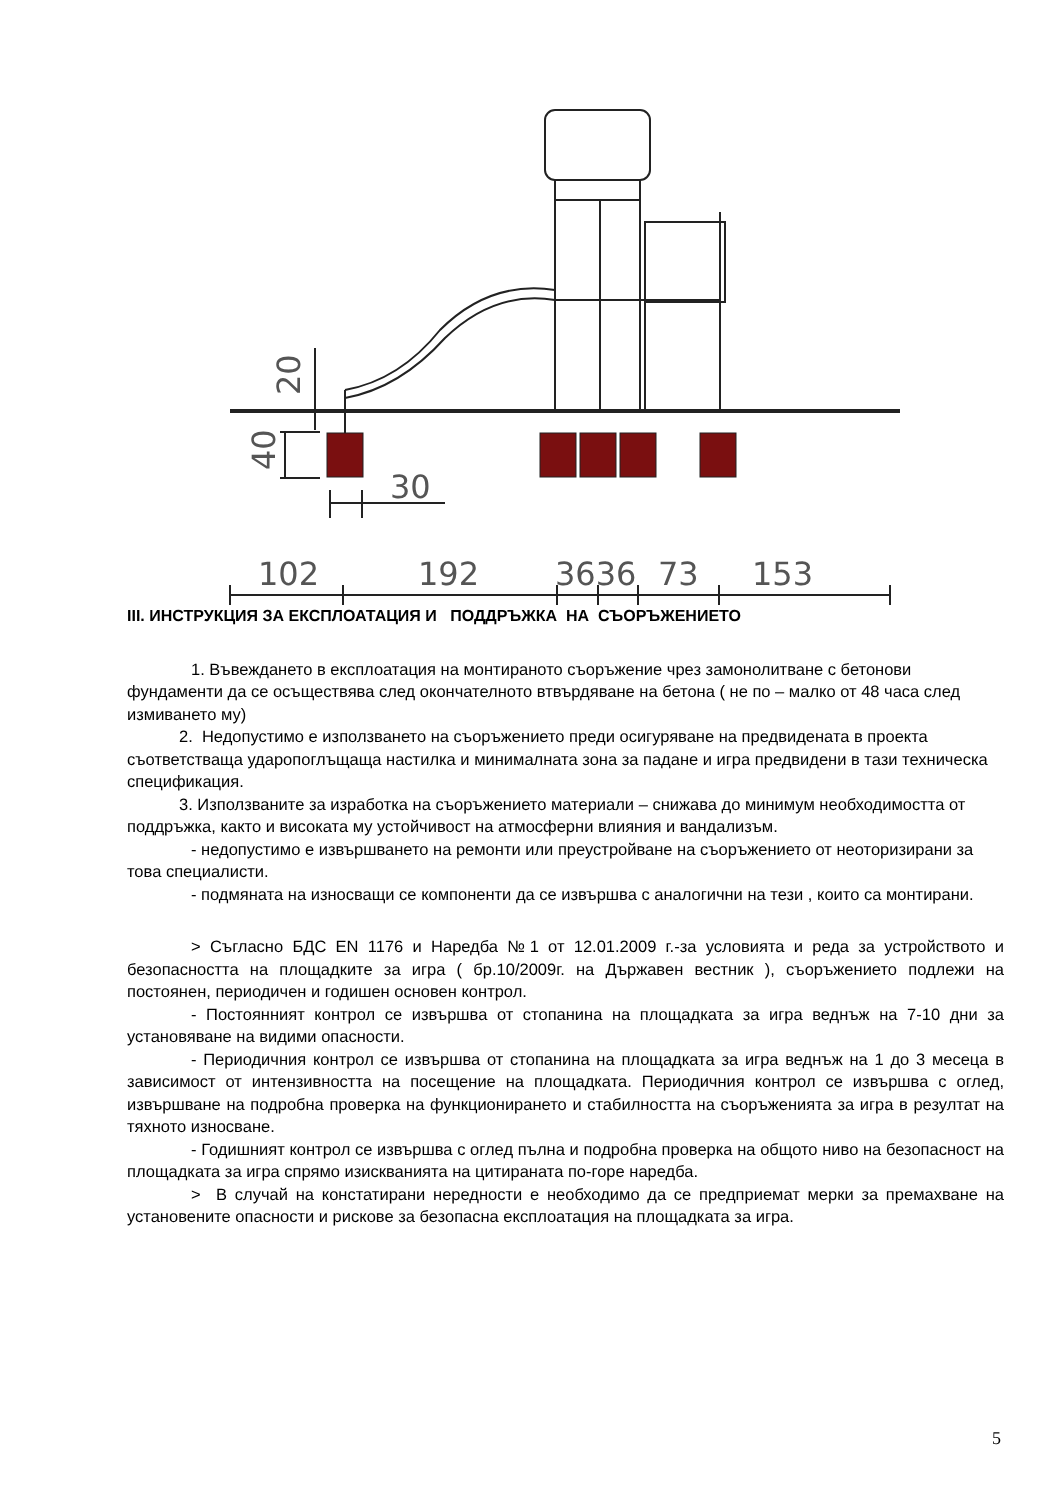102
192
3636
73
153
30
20
40
III. ИНСТРУКЦИЯ ЗА ЕКСПЛОАТАЦИЯ И ПОДДРЪЖКА НА СЪОРЪЖЕНИЕТО
1. Въвеждането в експлоатация на монтираното съоръжение чрез замонолитване с бетонови фундаменти да се осъществява след окончателното втвърдяване на бетона ( не по – малко от 48 часа след измиването му)
2. Недопустимо е използването на съоръжението преди осигуряване на предвидената в проекта съответстваща ударопоглъщаща настилка и минималната зона за падане и игра предвидени в тази техническа спецификация.
3. Използваните за изработка на съоръжението материали – снижава до минимум необходимостта от поддръжка, както и високата му устойчивост на атмосферни влияния и вандализъм.
- недопустимо е извършването на ремонти или преустройване на съоръжението от неоторизирани за това специалисти.
- подмяната на износващи се компоненти да се извършва с аналогични на тези , които са монтирани.
> Съгласно БДС EN 1176 и Наредба №1 от 12.01.2009 г.-за условията и реда за устройството и безопасността на площадките за игра ( бр.10/2009г. на Държавен вестник ), съоръжението подлежи на постоянен, периодичен и годишен основен контрол.
- Постоянният контрол се извършва от стопанина на площадката за игра веднъж на 7-10 дни за установяване на видими опасности.
- Периодичния контрол се извършва от стопанина на площадката за игра веднъж на 1 до 3 месеца в зависимост от интензивността на посещение на площадката. Периодичния контрол се извършва с оглед, извършване на подробна проверка на функционирането и стабилността на съоръженията за игра в резултат на тяхното износване.
- Годишният контрол се извършва с оглед пълна и подробна проверка на общото ниво на безопасност на площадката за игра спрямо изискванията на цитираната по-горе наредба.
> В случай на констатирани нередности е необходимо да се предприемат мерки за премахване на установените опасности и рискове за безопасна експлоатация на площадката за игра.
5